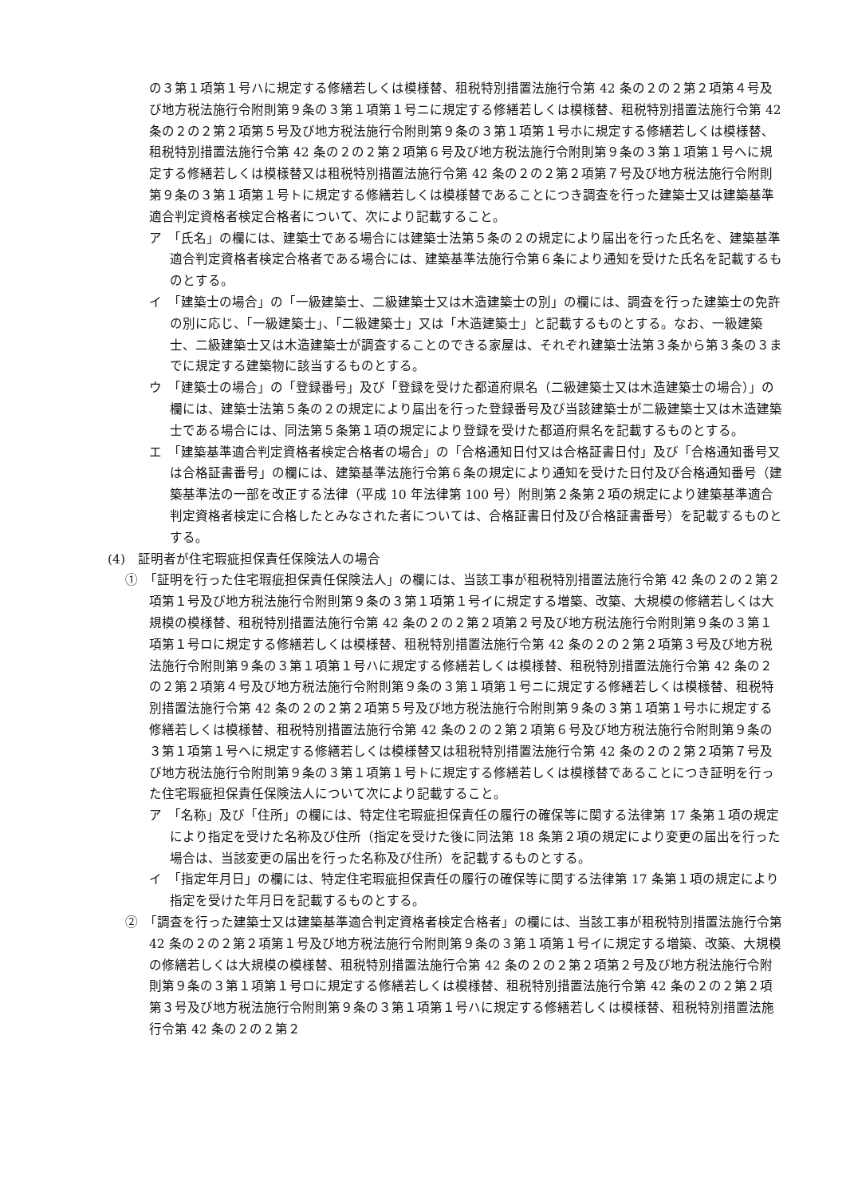の３第１項第１号ハに規定する修繕若しくは模様替、租税特別措置法施行令第 42 条の２の２第２項第４号及び地方税法施行令附則第９条の３第１項第１号ニに規定する修繕若しくは模様替、租税特別措置法施行令第 42 条の２の２第２項第５号及び地方税法施行令附則第９条の３第１項第１号ホに規定する修繕若しくは模様替、租税特別措置法施行令第 42 条の２の２第２項第６号及び地方税法施行令附則第９条の３第１項第１号ヘに規定する修繕若しくは模様替又は租税特別措置法施行令第 42 条の２の２第２項第７号及び地方税法施行令附則第９条の３第１項第１号トに規定する修繕若しくは模様替であることにつき調査を行った建築士又は建築基準適合判定資格者検定合格者について、次により記載すること。
ア　「氏名」の欄には、建築士である場合には建築士法第５条の２の規定により届出を行った氏名を、建築基準適合判定資格者検定合格者である場合には、建築基準法施行令第６条により通知を受けた氏名を記載するものとする。
イ　「建築士の場合」の「一級建築士、二級建築士又は木造建築士の別」の欄には、調査を行った建築士の免許の別に応じ、「一級建築士」、「二級建築士」又は「木造建築士」と記載するものとする。なお、一級建築士、二級建築士又は木造建築士が調査することのできる家屋は、それぞれ建築士法第３条から第３条の３までに規定する建築物に該当するものとする。
ウ　「建築士の場合」の「登録番号」及び「登録を受けた都道府県名（二級建築士又は木造建築士の場合）」の欄には、建築士法第５条の２の規定により届出を行った登録番号及び当該建築士が二級建築士又は木造建築士である場合には、同法第５条第１項の規定により登録を受けた都道府県名を記載するものとする。
エ　「建築基準適合判定資格者検定合格者の場合」の「合格通知日付又は合格証書日付」及び「合格通知番号又は合格証書番号」の欄には、建築基準法施行令第６条の規定により通知を受けた日付及び合格通知番号（建築基準法の一部を改正する法律（平成 10 年法律第 100 号）附則第２条第２項の規定により建築基準適合判定資格者検定に合格したとみなされた者については、合格証書日付及び合格証書番号）を記載するものとする。
(4)　証明者が住宅瑕疵担保責任保険法人の場合
①　「証明を行った住宅瑕疵担保責任保険法人」の欄には、当該工事が租税特別措置法施行令第 42 条の２の２第２項第１号及び地方税法施行令附則第９条の３第１項第１号イに規定する増築、改築、大規模の修繕若しくは大規模の模様替、租税特別措置法施行令第 42 条の２の２第２項第２号及び地方税法施行令附則第９条の３第１項第１号ロに規定する修繕若しくは模様替、租税特別措置法施行令第 42 条の２の２第２項第３号及び地方税法施行令附則第９条の３第１項第１号ハに規定する修繕若しくは模様替、租税特別措置法施行令第 42 条の２の２第２項第４号及び地方税法施行令附則第９条の３第１項第１号ニに規定する修繕若しくは模様替、租税特別措置法施行令第 42 条の２の２第２項第５号及び地方税法施行令附則第９条の３第１項第１号ホに規定する修繕若しくは模様替、租税特別措置法施行令第 42 条の２の２第２項第６号及び地方税法施行令附則第９条の３第１項第１号ヘに規定する修繕若しくは模様替又は租税特別措置法施行令第 42 条の２の２第２項第７号及び地方税法施行令附則第９条の３第１項第１号トに規定する修繕若しくは模様替であることにつき証明を行った住宅瑕疵担保責任保険法人について次により記載すること。
ア　「名称」及び「住所」の欄には、特定住宅瑕疵担保責任の履行の確保等に関する法律第 17 条第１項の規定により指定を受けた名称及び住所（指定を受けた後に同法第 18 条第２項の規定により変更の届出を行った場合は、当該変更の届出を行った名称及び住所）を記載するものとする。
イ　「指定年月日」の欄には、特定住宅瑕疵担保責任の履行の確保等に関する法律第 17 条第１項の規定により指定を受けた年月日を記載するものとする。
②　「調査を行った建築士又は建築基準適合判定資格者検定合格者」の欄には、当該工事が租税特別措置法施行令第 42 条の２の２第２項第１号及び地方税法施行令附則第９条の３第１項第１号イに規定する増築、改築、大規模の修繕若しくは大規模の模様替、租税特別措置法施行令第 42 条の２の２第２項第２号及び地方税法施行令附則第９条の３第１項第１号ロに規定する修繕若しくは模様替、租税特別措置法施行令第 42 条の２の２第２項第３号及び地方税法施行令附則第９条の３第１項第１号ハに規定する修繕若しくは模様替、租税特別措置法施行令第 42 条の２の２第２